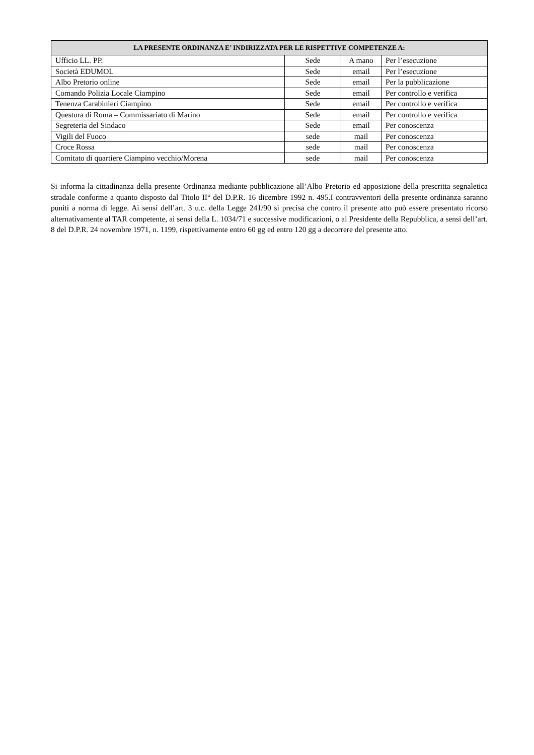| LA PRESENTE ORDINANZA E’ INDIRIZZATA PER LE RISPETTIVE COMPETENZE A: | | | |
| --- | --- | --- | --- |
| Ufficio LL. PP. | Sede | A mano | Per l’esecuzione |
| Società EDUMOL | Sede | email | Per l’esecuzione |
| Albo Pretorio online | Sede | email | Per la pubblicazione |
| Comando Polizia Locale Ciampino | Sede | email | Per controllo e verifica |
| Tenenza Carabinieri Ciampino | Sede | email | Per controllo e verifica |
| Questura di Roma – Commissariato di Marino | Sede | email | Per controllo e verifica |
| Segreteria del Sindaco | Sede | email | Per conoscenza |
| Vigili del Fuoco | sede | mail | Per conoscenza |
| Croce Rossa | sede | mail | Per conoscenza |
| Comitato di quartiere Ciampino vecchio/Morena | sede | mail | Per conoscenza |
Si informa la cittadinanza della presente Ordinanza mediante pubblicazione all’Albo Pretorio ed apposizione della prescritta segnaletica stradale conforme a quanto disposto dal Titolo II° del D.P.R. 16 dicembre 1992 n. 495.I contravventori della presente ordinanza saranno puniti a norma di legge. Ai sensi dell’art. 3 u.c. della Legge 241/90 si precisa che contro il presente atto può essere presentato ricorso alternativamente al TAR competente, ai sensi della L. 1034/71 e successive modificazioni, o al Presidente della Repubblica, a sensi dell’art. 8 del D.P.R. 24 novembre 1971, n. 1199, rispettivamente entro 60 gg ed entro 120 gg a decorrere del presente atto.